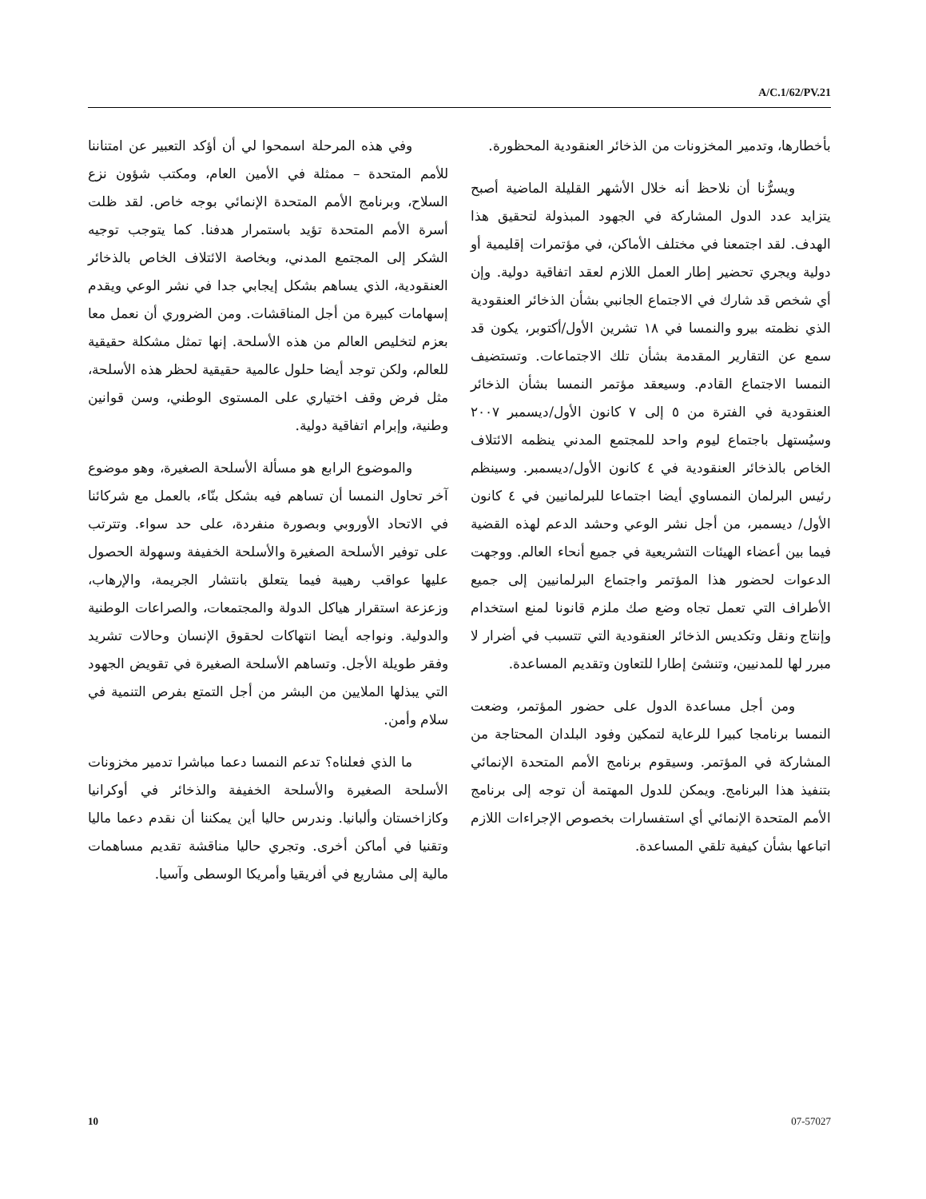A/C.1/62/PV.21
بأخطارها، وتدمير المخزونات من الذخائر العنقودية المحظورة.
ويسرُّنا أن نلاحظ أنه خلال الأشهر القليلة الماضية أصبح يتزايد عدد الدول المشاركة في الجهود المبذولة لتحقيق هذا الهدف. لقد اجتمعنا في مختلف الأماكن، في مؤتمرات إقليمية أو دولية ويجري تحضير إطار العمل اللازم لعقد اتفاقية دولية. وإن أي شخص قد شارك في الاجتماع الجانبي بشأن الذخائر العنقودية الذي نظمته بيرو والنمسا في ١٨ تشرين الأول/أكتوبر، يكون قد سمع عن التقارير المقدمة بشأن تلك الاجتماعات. وتستضيف النمسا الاجتماع القادم. وسيعقد مؤتمر النمسا بشأن الذخائر العنقودية في الفترة من ٥ إلى ٧ كانون الأول/ديسمبر ٢٠٠٧ وسيُستهل باجتماع ليوم واحد للمجتمع المدني ينظمه الائتلاف الخاص بالذخائر العنقودية في ٤ كانون الأول/ديسمبر. وسينظم رئيس البرلمان النمساوي أيضا اجتماعا للبرلمانيين في ٤ كانون الأول/ ديسمبر، من أجل نشر الوعي وحشد الدعم لهذه القضية فيما بين أعضاء الهيئات التشريعية في جميع أنحاء العالم. ووجهت الدعوات لحضور هذا المؤتمر واجتماع البرلمانيين إلى جميع الأطراف التي تعمل تجاه وضع صك ملزم قانونا لمنع استخدام وإنتاج ونقل وتكديس الذخائر العنقودية التي تتسبب في أضرار لا مبرر لها للمدنيين، وتنشئ إطارا للتعاون وتقديم المساعدة.
ومن أجل مساعدة الدول على حضور المؤتمر، وضعت النمسا برنامجا كبيرا للرعاية لتمكين وفود البلدان المحتاجة من المشاركة في المؤتمر. وسيقوم برنامج الأمم المتحدة الإنمائي بتنفيذ هذا البرنامج. ويمكن للدول المهتمة أن توجه إلى برنامج الأمم المتحدة الإنمائي أي استفسارات بخصوص الإجراءات اللازم اتباعها بشأن كيفية تلقي المساعدة.
وفي هذه المرحلة اسمحوا لي أن أؤكد التعبير عن امتناننا للأمم المتحدة – ممثلة في الأمين العام، ومكتب شؤون نزع السلاح، وبرنامج الأمم المتحدة الإنمائي بوجه خاص. لقد ظلت أسرة الأمم المتحدة تؤيد باستمرار هدفنا. كما يتوجب توجيه الشكر إلى المجتمع المدني، وبخاصة الائتلاف الخاص بالذخائر العنقودية، الذي يساهم بشكل إيجابي جدا في نشر الوعي ويقدم إسهامات كبيرة من أجل المناقشات. ومن الضروري أن نعمل معا بعزم لتخليص العالم من هذه الأسلحة. إنها تمثل مشكلة حقيقية للعالم، ولكن توجد أيضا حلول عالمية حقيقية لحظر هذه الأسلحة، مثل فرض وقف اختياري على المستوى الوطني، وسن قوانين وطنية، وإبرام اتفاقية دولية.
والموضوع الرابع هو مسألة الأسلحة الصغيرة، وهو موضوع آخر تحاول النمسا أن تساهم فيه بشكل بنّاء، بالعمل مع شركائنا في الاتحاد الأوروبي وبصورة منفردة، على حد سواء. وتترتب على توفير الأسلحة الصغيرة والأسلحة الخفيفة وسهولة الحصول عليها عواقب رهيبة فيما يتعلق بانتشار الجريمة، والإرهاب، وزعزعة استقرار هياكل الدولة والمجتمعات، والصراعات الوطنية والدولية. ونواجه أيضا انتهاكات لحقوق الإنسان وحالات تشريد وفقر طويلة الأجل. وتساهم الأسلحة الصغيرة في تقويض الجهود التي يبذلها الملايين من البشر من أجل التمتع بفرص التنمية في سلام وأمن.
ما الذي فعلناه؟ تدعم النمسا دعما مباشرا تدمير مخزونات الأسلحة الصغيرة والأسلحة الخفيفة والذخائر في أوكرانيا وكازاخستان وألبانيا. وندرس حاليا أين يمكننا أن نقدم دعما ماليا وتقنيا في أماكن أخرى. وتجري حاليا مناقشة تقديم مساهمات مالية إلى مشاريع في أفريقيا وأمريكا الوسطى وآسيا.
10 07-57027